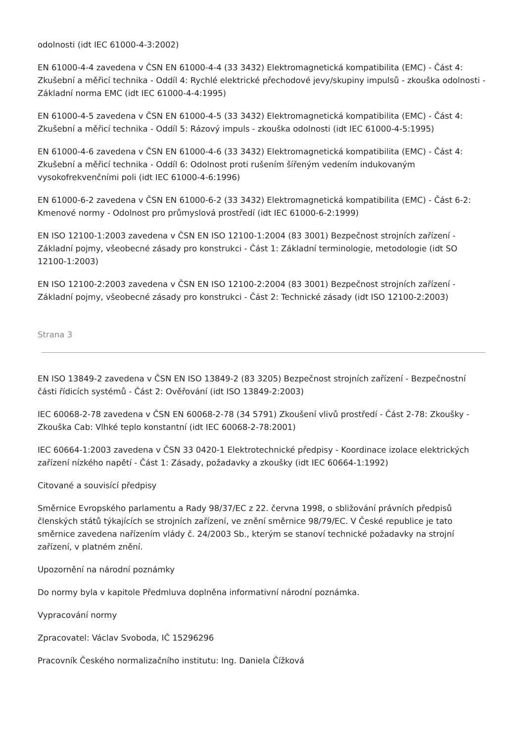odolnosti (idt IEC 61000-4-3:2002)
EN 61000-4-4 zavedena v ČSN EN 61000-4-4 (33 3432) Elektromagnetická kompatibilita (EMC) - Část 4: Zkušební a měřicí technika - Oddíl 4: Rychlé elektrické přechodové jevy/skupiny impulsů - zkouška odolnosti - Základní norma EMC (idt IEC 61000-4-4:1995)
EN 61000-4-5 zavedena v ČSN EN 61000-4-5 (33 3432) Elektromagnetická kompatibilita (EMC) - Část 4: Zkušební a měřicí technika - Oddíl 5: Rázový impuls - zkouška odolnosti (idt IEC 61000-4-5:1995)
EN 61000-4-6 zavedena v ČSN EN 61000-4-6 (33 3432) Elektromagnetická kompatibilita (EMC) - Část 4: Zkušební a měřicí technika - Oddíl 6: Odolnost proti rušením šířeným vedením indukovaným vysokofrekvenčními poli (idt IEC 61000-4-6:1996)
EN 61000-6-2 zavedena v ČSN EN 61000-6-2 (33 3432) Elektromagnetická kompatibilita (EMC) - Část 6-2: Kmenové normy - Odolnost pro průmyslová prostředí (idt IEC 61000-6-2:1999)
EN ISO 12100-1:2003 zavedena v ČSN EN ISO 12100-1:2004 (83 3001) Bezpečnost strojních zařízení - Základní pojmy, všeobecné zásady pro konstrukci - Část 1: Základní terminologie, metodologie (idt SO 12100-1:2003)
EN ISO 12100-2:2003 zavedena v ČSN EN ISO 12100-2:2004 (83 3001) Bezpečnost strojních zařízení - Základní pojmy, všeobecné zásady pro konstrukci - Část 2: Technické zásady (idt ISO 12100-2:2003)
Strana 3
EN ISO 13849-2 zavedena v ČSN EN ISO 13849-2 (83 3205) Bezpečnost strojních zařízení - Bezpečnostní části řídicích systémů - Část 2: Ověřování (idt ISO 13849-2:2003)
IEC 60068-2-78 zavedena v ČSN EN 60068-2-78 (34 5791) Zkoušení vlivů prostředí - Část 2-78: Zkoušky - Zkouška Cab: Vlhké teplo konstantní (idt IEC 60068-2-78:2001)
IEC 60664-1:2003 zavedena v ČSN 33 0420-1 Elektrotechnické předpisy - Koordinace izolace elektrických zařízení nízkého napětí - Část 1: Zásady, požadavky a zkoušky (idt IEC 60664-1:1992)
Citované a souvisící předpisy
Směrnice Evropského parlamentu a Rady 98/37/EC z 22. června 1998, o sbližování právních předpisů členských států týkajících se strojních zařízení, ve znění směrnice 98/79/EC. V České republice je tato směrnice zavedena nařízením vlády č. 24/2003 Sb., kterým se stanoví technické požadavky na strojní zařízení, v platném znění.
Upozornění na národní poznámky
Do normy byla v kapitole Předmluva doplněna informativní národní poznámka.
Vypracování normy
Zpracovatel: Václav Svoboda, IČ 15296296
Pracovník Českého normalizačního institutu: Ing. Daniela Čížková